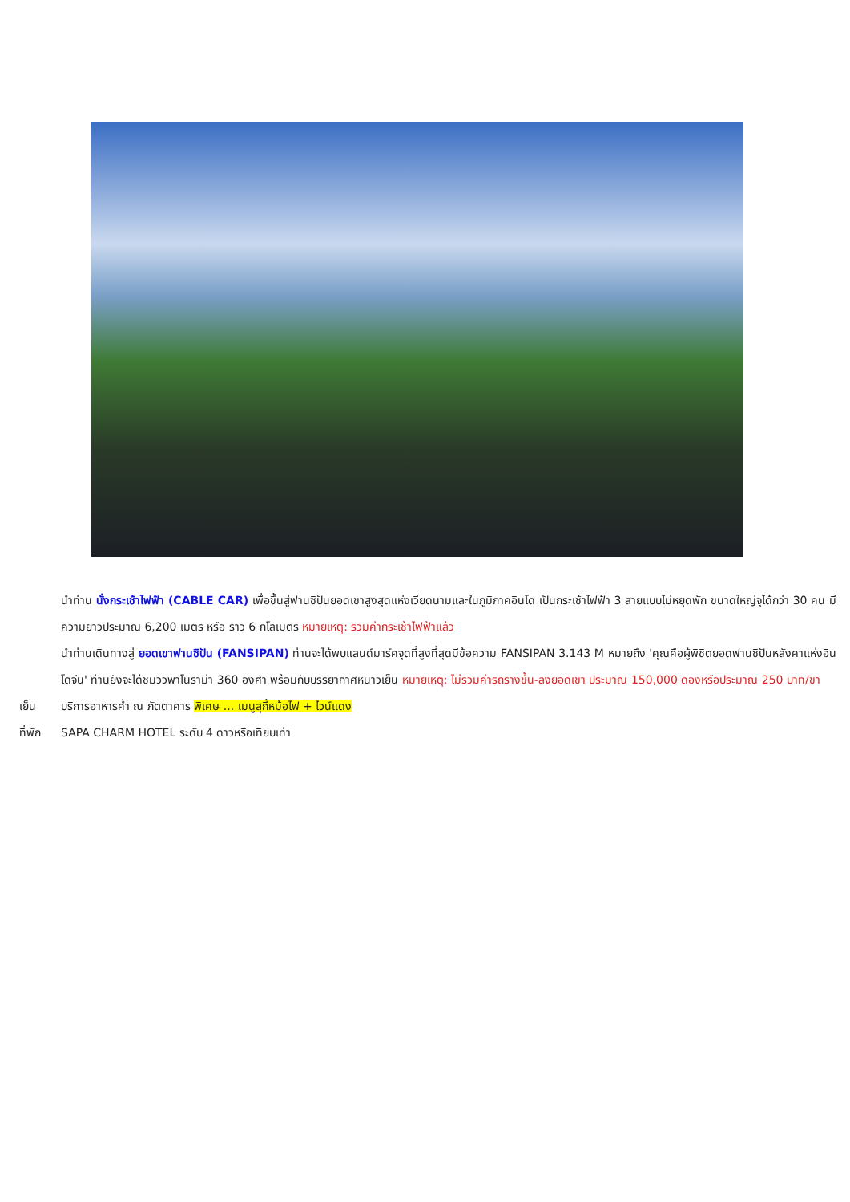นำท่าน นั่งกระเช้าไฟฟ้า (CABLE CAR) เพื่อขึ้นสู่ฟานซิปันยอดเขาสูงสุดแห่งเวียดนามและในภูมิภาคอินโด เป็นกระเช้าไฟฟ้า 3 สายแบบไม่หยุดพัก ขนาดใหญ่จุได้กว่า 30 คน มีความยาวประมาณ 6,200 เมตร หรือ ราว 6 กิโลเมตร หมายเหตุ: รวมค่ากระเช้าไฟฟ้าแล้ว
นำท่านเดินทางสู่ ยอดเขาฟานซิปัน (FANSIPAN) ท่านจะได้พบแลนด์มาร์คจุดที่สูงที่สุดมีข้อความ FANSIPAN 3.143 M หมายถึง 'คุณคือผู้พิชิตยอดฟานซิปันหลังคาแห่งอินโดจีน' ท่านยังจะได้ชมวิวพาโนราม่า 360 องศา พร้อมกับบรรยากาศหนาวเย็น หมายเหตุ: ไม่รวมค่ารถรางขึ้น-ลงยอดเขา ประมาณ 150,000 ดองหรือประมาณ 250 บาท/ขา
เย็น บริการอาหารค่ำ ณ ภัตตาคาร พิเศษ ... เมนูสุกี้หม้อไฟ + ไวน์แดง
ที่พัก SAPA CHARM HOTEL ระดับ 4 ดาวหรือเทียบเท่า